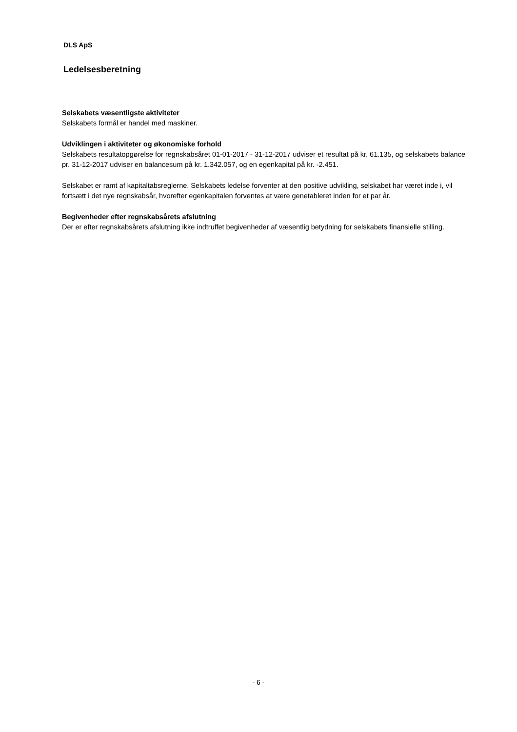DLS ApS
Ledelsesberetning
Selskabets væsentligste aktiviteter
Selskabets formål er handel med maskiner.
Udviklingen i aktiviteter og økonomiske forhold
Selskabets resultatopgørelse for regnskabsåret 01-01-2017 - 31-12-2017 udviser et resultat på kr. 61.135, og selskabets balance pr. 31-12-2017 udviser en balancesum på kr. 1.342.057, og en egenkapital på kr. -2.451.
Selskabet er ramt af kapitaltabsreglerne. Selskabets ledelse forventer at den positive udvikling, selskabet har været inde i, vil fortsætt i det nye regnskabsår, hvorefter egenkapitalen forventes at være genetableret inden for et par år.
Begivenheder efter regnskabsårets afslutning
Der er efter regnskabsårets afslutning ikke indtruffet begivenheder af væsentlig betydning for selskabets finansielle stilling.
- 6 -